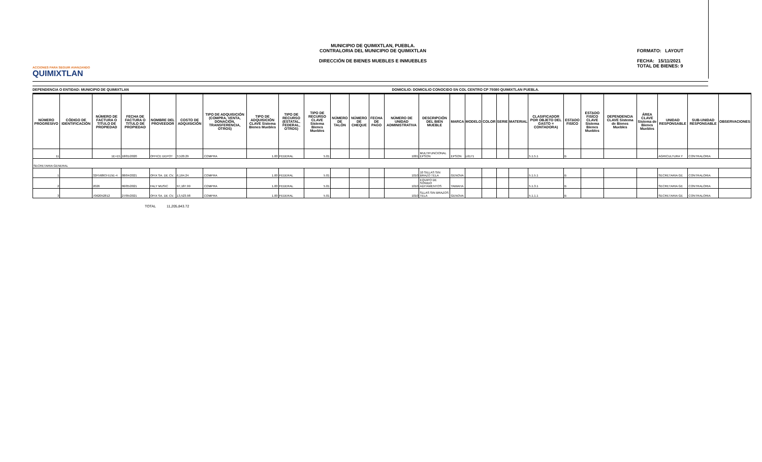ACCIONES PARA SEGUIR AVANZANDO
QUIMIXTLAN
MUNICIPIO DE QUIMIXTLAN, PUEBLA.
CONTRALORIA DEL MUNICIPIO DE QUIMIXTLAN
DIRECCIÓN DE BIENES MUEBLES E INMUEBLES
FORMATO: LAYOUT
FECHA: 15/11/2021
TOTAL DE BIENES: 9
DEPENDENCIA O ENTIDAD: MUNICIPIO DE QUIMIXTLAN
DOMICILIO: DOMICILIO CONOCIDO SN COL CENTRO CP 75080 QUIMIXTLAN PUEBLA.
| NÚMERO PROGRESIVO | CÓDIGO DE IDENTIFICACIÓN | NÚMERO DE FACTURA O TITULO DE PROPIEDAD | FECHA DE FACTURA O TITULO DE PROPIEDAD | NOMBRE DEL PROVEEDOR | COSTO DE ADQUISICIÓN | TIPO DE ADQUISICIÓN (COMPRA, VENTA, DONACIÓN, TRANSFERENCIA, OTROS) | TIPO DE ADQUISICIÓN CLAVE Sistema Bienes Muebles | TIPO DE RECURSO (ESTATAL, FEDERAL, OTROS) | TIPO DE RECURSO CLAVE Sistema Bienes Muebles | NÚMERO DE TALÓN | NÚMERO DE CHEQUE | FECHA DE PAGO | NÚMERO DE UNIDAD ADMINISTRATIVA | DESCRIPCIÓN DEL BIEN MUEBLE | MARCA | MODELO | COLOR | SERIE | MATERIAL | CLASIFICADOR POR OBJETO DEL GASTO = CONTADORA) | ESTADO FISÍCO | ESTADO FISÍCO CLAVE Sistema Bienes Muebles | DEPENDENCIA CLAVE Sistema de Bienes Muebles | ÁREA CLAVE Sistema de Bienes Muebles | UNIDAD RESPONSABLE | SUB-UNIDAD RESPONSABLE | OBSERVACIONES |
| --- | --- | --- | --- | --- | --- | --- | --- | --- | --- | --- | --- | --- | --- | --- | --- | --- | --- | --- | --- | --- | --- | --- | --- | --- | --- | --- | --- |
| 11 | | 1E+15 | 18/01/2020 | OFFICE DEPOT | 3,520.29 | COMPRA | 1.00 | FEDERAL | 5.01 | | | | 1001 | MULTIFUNCIONAL EPSON | EPSON | L6171 | | | | 5.1.5.1 | B | | | | AGRICULTURA Y | CONTRALORIA | |
| SECRETARIA GENERAL | | | | | | | | | | | | | | | | | | | | | | | | | | | |
| 1 | | 32F56863-515E-4 | 08/04/2021 | OFIX SA. DE CV. | 6,164.24 | COMPRA | 1.00 | FEDERAL | 5.01 | | | | 1010 | 10 SILLAS SIN BRAZO TELA | GENOVA | | | | | 5.1.5.1 | B | | | | SECRETARIA GE | CONTRALORIA | |
| 2 | | 2026 | 06/05/2021 | FALY MUSIC | 97,187.99 | COMPRA | 1.00 | FEDERAL | 5.01 | | | | 1010 | EQUIPO DE SONIDO ADITAMENTOS | YAMAHA | | | | | 5.1.3.1 | B | | | | SECRETARIA GE | CONTRALORIA | |
| 3 | | 7062052812 | 27/05/2021 | OFIX SA. DE CV. | 13,523.98 | COMPRA | 1.00 | FEDERAL | 5.01 | | | | 1010 | SLLAS SIN BRAZOS TELA | GENOVA | | | | | 5.1.1.1 | B | | | | SECRETARIA GE | CONTRALORIA | |
TOTAL 11,205,843.72